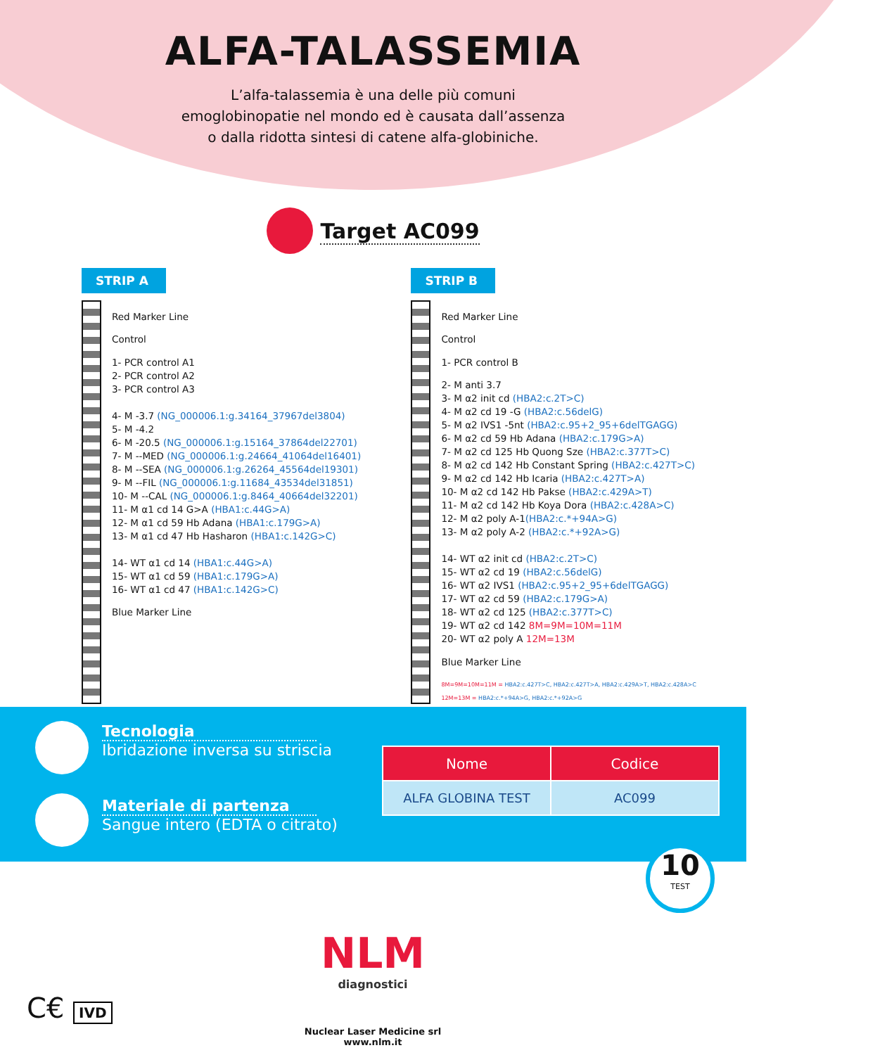ALFA-TALASSEMIA
L’alfa-talassemia è una delle più comuni
emoglobinopatie nel mondo ed è causata dall’assenza
o dalla ridotta sintesi di catene alfa-globiniche.
Target AC099
STRIP A
Red Marker Line
Control
1- PCR control A1
2- PCR control A2
3- PCR control A3
4- M -3.7 (NG_000006.1:g.34164_37967del3804)
5- M -4.2
6- M -20.5 (NG_000006.1:g.15164_37864del22701)
7- M --MED (NG_000006.1:g.24664_41064del16401)
8- M --SEA (NG_000006.1:g.26264_45564del19301)
9- M --FIL (NG_000006.1:g.11684_43534del31851)
10- M --CAL (NG_000006.1:g.8464_40664del32201)
11- M α1 cd 14 G>A (HBA1:c.44G>A)
12- M α1 cd 59 Hb Adana (HBA1:c.179G>A)
13- M α1 cd 47 Hb Hasharon (HBA1:c.142G>C)
14- WT α1 cd 14 (HBA1:c.44G>A)
15- WT α1 cd 59 (HBA1:c.179G>A)
16- WT α1 cd 47 (HBA1:c.142G>C)
Blue Marker Line
STRIP B
Red Marker Line
Control
1- PCR control B
2- M anti 3.7
3- M α2 init cd (HBA2:c.2T>C)
4- M α2 cd 19 -G (HBA2:c.56delG)
5- M α2 IVS1 -5nt (HBA2:c.95+2_95+6delTGAGG)
6- M α2 cd 59 Hb Adana (HBA2:c.179G>A)
7- M α2 cd 125 Hb Quong Sze (HBA2:c.377T>C)
8- M α2 cd 142 Hb Constant Spring (HBA2:c.427T>C)
9- M α2 cd 142 Hb Icaria (HBA2:c.427T>A)
10- M α2 cd 142 Hb Pakse (HBA2:c.429A>T)
11- M α2 cd 142 Hb Koya Dora (HBA2:c.428A>C)
12- M α2 poly A-1(HBA2:c.*+94A>G)
13- M α2 poly A-2 (HBA2:c.*+92A>G)
14- WT α2 init cd (HBA2:c.2T>C)
15- WT α2 cd 19 (HBA2:c.56delG)
16- WT α2 IVS1 (HBA2:c.95+2_95+6delTGAGG)
17- WT α2 cd 59 (HBA2:c.179G>A)
18- WT α2 cd 125 (HBA2:c.377T>C)
19- WT α2 cd 142 8M=9M=10M=11M
20- WT α2 poly A 12M=13M
Blue Marker Line
8M=9M=10M=11M = HBA2:c.427T>C, HBA2:c.427T>A, HBA2:c.429A>T, HBA2:c.428A>C
12M=13M = HBA2:c.*+94A>G, HBA2:c.*+92A>G
Tecnologia
Ibridazione inversa su striscia
Materiale di partenza
Sangue intero (EDTA o citrato)
| Nome | Codice |
| --- | --- |
| ALFA GLOBINA TEST | AC099 |
10
TEST
NLM
diagnostici
Nuclear Laser Medicine srl
www.nlm.it
C€ IVD